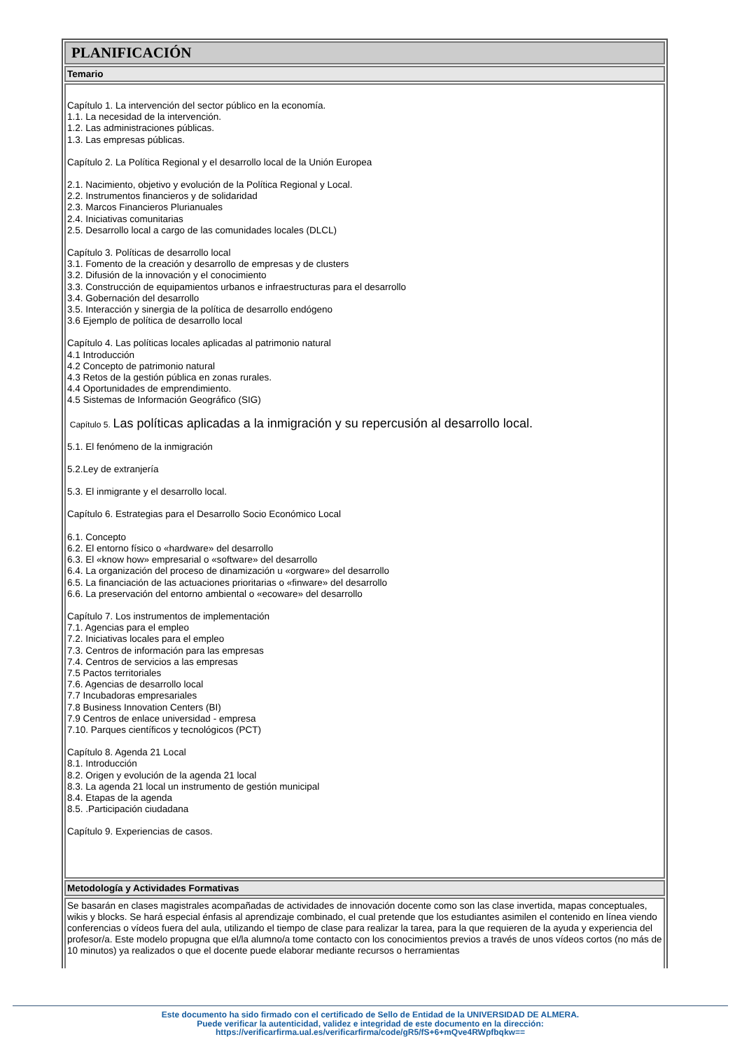PLANIFICACIÓN
Temario
Capítulo 1. La intervención del sector público en la economía.
1.1. La necesidad de la intervención.
1.2. Las administraciones públicas.
1.3. Las empresas públicas.
Capítulo 2. La Política Regional y el desarrollo local de la Unión Europea
2.1. Nacimiento, objetivo y evolución de la Política Regional y Local.
2.2. Instrumentos financieros y de solidaridad
2.3. Marcos Financieros Plurianuales
2.4. Iniciativas comunitarias
2.5. Desarrollo local a cargo de las comunidades locales (DLCL)
Capítulo 3. Políticas de desarrollo local
3.1. Fomento de la creación y desarrollo de empresas y de clusters
3.2. Difusión de la innovación y el conocimiento
3.3. Construcción de equipamientos urbanos e infraestructuras para el desarrollo
3.4. Gobernación del desarrollo
3.5. Interacción y sinergia de la política de desarrollo endógeno
3.6 Ejemplo de política de desarrollo local
Capítulo 4. Las políticas locales aplicadas al patrimonio natural
4.1 Introducción
4.2 Concepto de patrimonio natural
4.3 Retos de la gestión pública en zonas rurales.
4.4 Oportunidades de emprendimiento.
4.5 Sistemas de Información Geográfico (SIG)
Capítulo 5. Las políticas aplicadas a la inmigración y su repercusión al desarrollo local.
5.1. El fenómeno de la inmigración
5.2.Ley de extranjería
5.3. El inmigrante y el desarrollo local.
Capítulo 6. Estrategias para el Desarrollo Socio Económico Local
6.1. Concepto
6.2. El entorno físico o «hardware» del desarrollo
6.3. El «know how» empresarial o «software» del desarrollo
6.4. La organización del proceso de dinamización u «orgware» del desarrollo
6.5. La financiación de las actuaciones prioritarias o «finware» del desarrollo
6.6. La preservación del entorno ambiental o «ecoware» del desarrollo
Capítulo 7. Los instrumentos de implementación
7.1. Agencias para el empleo
7.2. Iniciativas locales para el empleo
7.3. Centros de información para las empresas
7.4. Centros de servicios a las empresas
7.5 Pactos territoriales
7.6. Agencias de desarrollo local
7.7 Incubadoras empresariales
7.8 Business Innovation Centers (BI)
7.9 Centros de enlace universidad - empresa
7.10. Parques científicos y tecnológicos (PCT)
Capítulo 8. Agenda 21 Local
8.1. Introducción
8.2. Origen y evolución de la agenda 21 local
8.3. La agenda 21 local un instrumento de gestión municipal
8.4. Etapas de la agenda
8.5. .Participación ciudadana
Capítulo 9. Experiencias de casos.
Metodología y Actividades Formativas
Se basarán en clases magistrales acompañadas de actividades de innovación docente como son las clase invertida, mapas conceptuales, wikis y blocks. Se hará especial énfasis al aprendizaje combinado, el cual pretende que los estudiantes asimilen el contenido en línea viendo conferencias o vídeos fuera del aula, utilizando el tiempo de clase para realizar la tarea, para la que requieren de la ayuda y experiencia del profesor/a. Este modelo propugna que el/la alumno/a tome contacto con los conocimientos previos a través de unos vídeos cortos (no más de 10 minutos) ya realizados o que el docente puede elaborar mediante recursos o herramientas
Este documento ha sido firmado con el certificado de Sello de Entidad de la UNIVERSIDAD DE ALMERA.
Puede verificar la autenticidad, validez e integridad de este documento en la dirección:
https://verificarfirma.ual.es/verificarfirma/code/gR5/fS+6+mQve4RWpfbqkw==